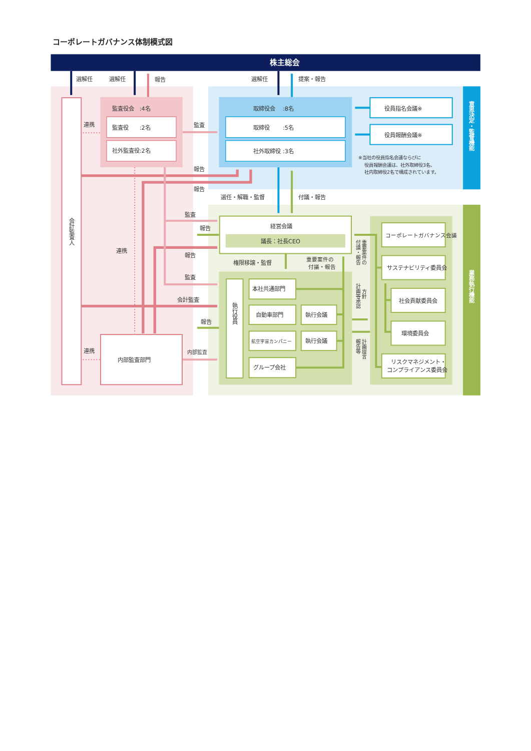コーポレートガバナンス体制模式図
株主総会
選解任
選解任
報告
選解任
提案・報告
会計監査人
監査役会　:4名
監査役　　:2名
社外監査役:2名
連携
監査
取締役会　 :8名
取締役　　 :5名
社外取締役 :3名
役員指名会議※
役員報酬会議※
※当社の役員指名会議ならびに
役員報酬会議は、社外取締役3名、
社内取締役2名で構成されています。
意思決定・監督機能
報告
報告
連携
監査
報告
報告
監査
会計監査
報告
連携
内部監査
内部監査部門
選任・解職・監督
付議・報告
経営会議
議長：社長CEO
権限移譲・監督
重要案件の
付議・報告
重要案件の
付議・報告
方針
計画等承認
計画提言
報告等
執行役員
本社共通部門
自動車部門
航空宇宙カンパニー
グループ会社
執行会議
執行会議
コーポレートガバナンス会議
サステナビリティ委員会
社会貢献委員会
環境委員会
リスクマネジメント・
コンプライアンス委員会
業務執行機能